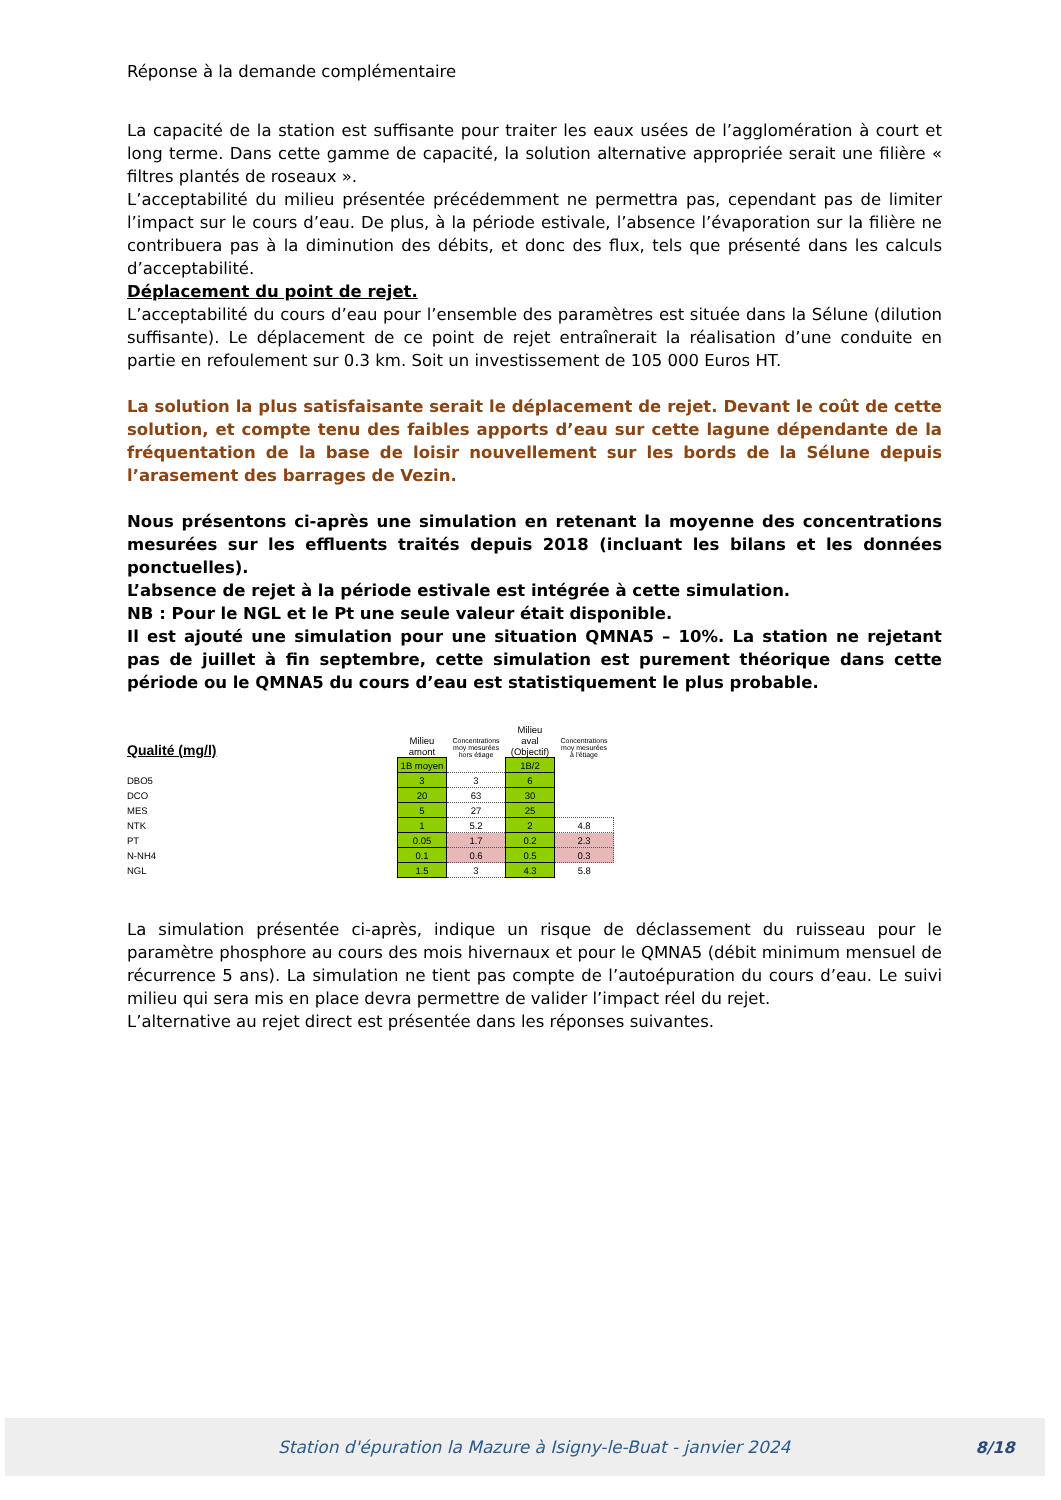Réponse à la demande complémentaire
La capacité de la station est suffisante pour traiter les eaux usées de l’agglomération à court et long terme. Dans cette gamme de capacité, la solution alternative appropriée serait une filière « filtres plantés de roseaux ».
L’acceptabilité du milieu présentée précédemment ne permettra pas, cependant pas de limiter l’impact sur le cours d’eau. De plus, à la période estivale, l’absence l’évaporation sur la filière ne contribuera pas à la diminution des débits, et donc des flux, tels que présenté dans les calculs d’acceptabilité.
Déplacement du point de rejet.
L’acceptabilité du cours d’eau pour l’ensemble des paramètres est située dans la Sélune (dilution suffisante). Le déplacement de ce point de rejet entraînerait la réalisation d’une conduite en partie en refoulement sur 0.3 km. Soit un investissement de 105 000 Euros HT.
La solution la plus satisfaisante serait le déplacement de rejet. Devant le coût de cette solution, et compte tenu des faibles apports d’eau sur cette lagune dépendante de la fréquentation de la base de loisir nouvellement sur les bords de la Sélune depuis l’arasement des barrages de Vezin.
Nous présentons ci-après une simulation en retenant la moyenne des concentrations mesurées sur les effluents traités depuis 2018 (incluant les bilans et les données ponctuelles).
L’absence de rejet à la période estivale est intégrée à cette simulation.
NB : Pour le NGL et le Pt une seule valeur était disponible.
Il est ajouté une simulation pour une situation QMNA5 – 10%. La station ne rejetant pas de juillet à fin septembre, cette simulation est purement théorique dans cette période ou le QMNA5 du cours d’eau est statistiquement le plus probable.
| Qualité (mg/l) | | Milieu amont | Concentrations moy mesurées hors étiage | Milieu aval (Objectif) | Concentrations moy mesurées à l'étiage |
| | | 1B moyen | | 1B/2 | |
| DBO5 | | 3 | 3 | 6 | |
| DCO | | 20 | 63 | 30 | |
| MES | | 5 | 27 | 25 | |
| NTK | | 1 | 5.2 | 2 | 4.8 |
| PT | | 0.05 | 1.7 | 0.2 | 2.3 |
| N-NH4 | | 0.1 | 0.6 | 0.5 | 0.3 |
| NGL | | 1.5 | 3 | 4.3 | 5.8 |
La simulation présentée ci-après, indique un risque de déclassement du ruisseau pour le paramètre phosphore au cours des mois hivernaux et pour le QMNA5 (débit minimum mensuel de récurrence 5 ans). La simulation ne tient pas compte de l’autoépuration du cours d’eau. Le suivi milieu qui sera mis en place devra permettre de valider l’impact réel du rejet.
L’alternative au rejet direct est présentée dans les réponses suivantes.
Station d'épuration la Mazure à Isigny-le-Buat - janvier 2024 8/18